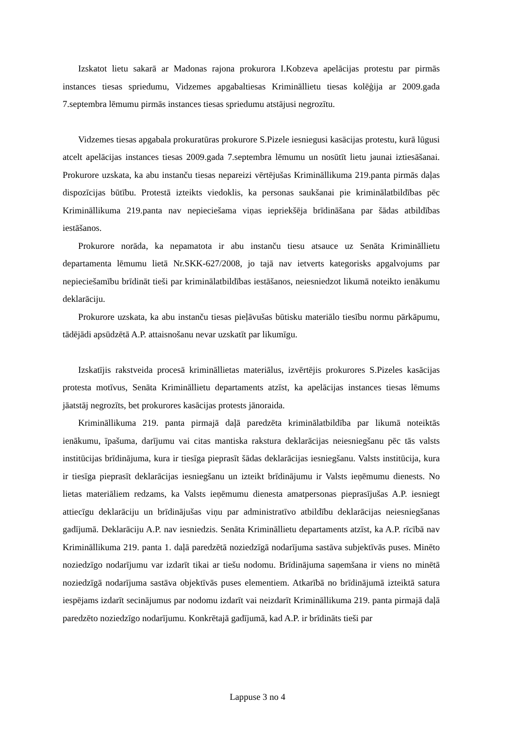Izskatot lietu sakarā ar Madonas rajona prokurora I.Kobzeva apelācijas protestu par pirmās instances tiesas spriedumu, Vidzemes apgabaltiesas Krimināllietu tiesas kolēģija ar 2009.gada 7.septembra lēmumu pirmās instances tiesas spriedumu atstājusi negrozītu.
Vidzemes tiesas apgabala prokuratūras prokurore S.Pizele iesniegusi kasācijas protestu, kurā lūgusi atcelt apelācijas instances tiesas 2009.gada 7.septembra lēmumu un nosūtīt lietu jaunai iztiesāšanai. Prokurore uzskata, ka abu instanču tiesas nepareizi vērtējušas Krimināllikuma 219.panta pirmās daļas dispozīcijas būtību. Protestā izteikts viedoklis, ka personas saukšanai pie kriminālatbildības pēc Krimināllikuma 219.panta nav nepieciešama viņas iepriekšēja brīdināšana par šādas atbildības iestāšanos.
Prokurore norāda, ka nepamatota ir abu instanču tiesu atsauce uz Senāta Krimināllietu departamenta lēmumu lietā Nr.SKK-627/2008, jo tajā nav ietverts kategorisks apgalvojums par nepieciešamību brīdināt tieši par kriminālatbildības iestāšanos, neiesniedzot likumā noteikto ienākumu deklarāciju.
Prokurore uzskata, ka abu instanču tiesas pieļāvušas būtisku materiālo tiesību normu pārkāpumu, tādējādi apsūdzētā A.P. attaisnošanu nevar uzskatīt par likumīgu.
Izskatījis rakstveida procesā krimināllietas materiālus, izvērtējis prokurores S.Pizeles kasācijas protesta motīvus, Senāta Krimināllietu departaments atzīst, ka apelācijas instances tiesas lēmums jāatstāj negrozīts, bet prokurores kasācijas protests jānoraida.
Krimināllikuma 219. panta pirmajā daļā paredzēta kriminālatbildība par likumā noteiktās ienākumu, īpašuma, darījumu vai citas mantiska rakstura deklarācijas neiesniegšanu pēc tās valsts institūcijas brīdinājuma, kura ir tiesīga pieprasīt šādas deklarācijas iesniegšanu. Valsts institūcija, kura ir tiesīga pieprasīt deklarācijas iesniegšanu un izteikt brīdinājumu ir Valsts ieņēmumu dienests. No lietas materiāliem redzams, ka Valsts ieņēmumu dienesta amatpersonas pieprasījušas A.P. iesniegt attiecīgu deklarāciju un brīdinājušas viņu par administratīvo atbildību deklarācijas neiesniegšanas gadījumā. Deklarāciju A.P. nav iesniedzis. Senāta Krimināllietu departaments atzīst, ka A.P. rīcībā nav Krimināllikuma 219. panta 1. daļā paredzētā noziedzīgā nodarījuma sastāva subjektīvās puses. Minēto noziedzīgo nodarījumu var izdarīt tikai ar tiešu nodomu. Brīdinājuma saņemšana ir viens no minētā noziedzīgā nodarījuma sastāva objektīvās puses elementiem. Atkarībā no brīdinājumā izteiktā satura iespējams izdarīt secinājumus par nodomu izdarīt vai neizdarīt Krimināllikuma 219. panta pirmajā daļā paredzēto noziedzīgo nodarījumu. Konkrētajā gadījumā, kad A.P. ir brīdināts tieši par
Lappuse 3 no 4